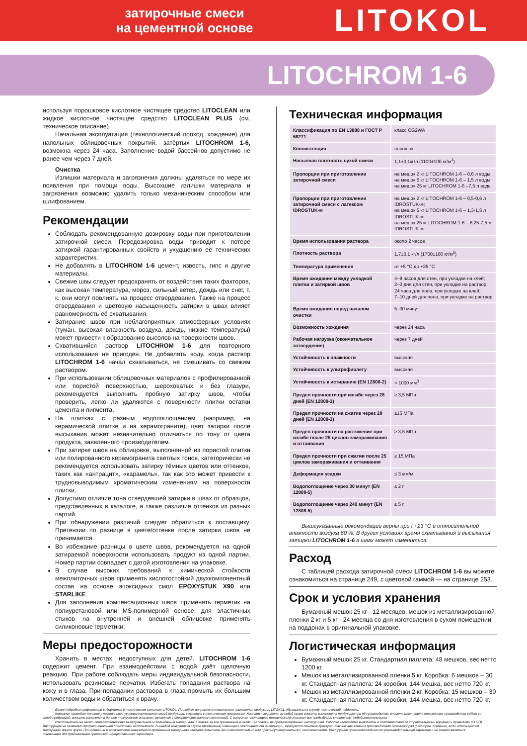затирочные смеси
на цементной основе
LITOKOL
LITOCHROM 1-6
используя порошковое кислотное чистящее средство LITOCLEAN или жидкое кислотное чистящее средство LITOCLEAN PLUS (см. техническое описание).
Начальная эксплуатация (технологический проход, хождение) для напольных облицовочных покрытий, затёртых LITOCHROM 1-6, возможна через 24 часа. Заполнение водой бассейнов допустимо не ранее чем через 7 дней.
Очистка
Излишки материала и загрязнения должны удаляться по мере их появления при помощи воды. Высохшие излишки материала и загрязнения возможно удалить только механическим способом или шлифованием.
Рекомендации
Соблюдать рекомендованную дозировку воды при приготовлении затирочной смеси. Передозировка воды приводит к потере затиркой гарантированных свойств и ухудшению её технических характеристик.
Не добавлять в LITOCHROM 1-6 цемент, известь, гипс и другие материалы.
Свежие швы следует предохранять от воздействия таких факторов, как высокая температура, мороз, сильный ветер, дождь или снег, т. к. они могут повлиять на процесс отвердевания. Также на процесс отвердевания и цветовую насыщенность затирки в швах влияет равномерность её схватывания.
Затирание швов при неблагоприятных атмосферных условиях (туман, высокая влажность воздуха, дождь, низкие температуры) может привести к образованию высолов на поверхности швов.
Схватившийся раствор LITOCHROM 1-6 для повторного использования не пригоден. Не добавлять воду, когда раствор LITOCHROM 1-6 начал схватываться, не смешивать со свежим раствором.
При использовании облицовочных материалов с профилированной или пористой поверхностью, шероховатых и без глазури, рекомендуется выполнить пробную затирку швов, чтобы проверить, легко ли удаляются с поверхности плитки остатки цемента и пигмента.
На плитках с разным водопоглощением (например, на керамической плитке и на керамограните), цвет затирки после высыхания может незначительно отличаться по тону от цвета продукта, заявленного производителем.
При затирке швов на облицовке, выполненной из пористой плитки или полированного керамогранита светлых тонов, категорически не рекомендуется использовать затирку тёмных цветов или оттенков, таких как «антрацит», «карамель», так как это может привести к трудновыводимым хроматическим изменениям на поверхности плитки.
Допустимо отличие тона отвердевшей затирки в швах от образцов, представленных в каталоге, а также различие оттенков из разных партий.
При обнаружении различий следует обратиться к поставщику. Претензии по разнице в цвете/оттенке после затирки швов не принимается.
Во избежание разницы в цвете швов, рекомендуется на одной затираемой поверхности использовать продукт из одной партии. Номер партии совпадает с датой изготовления на упаковке.
В случае высоких требований к химической стойкости межплиточных швов применять кислотостойкий двухкомпонентный состав на основе эпоксидных смол EPOXYSTUK X90 или STARLIKE.
Для заполнения компенсационных швов применять герметик на полиуретановой или MS-полимерной основе, для эластичных стыков на внутренней и внешней облицовке применять силиконовые герметики.
Меры предосторожности
Хранить в местах, недоступных для детей. LITOCHROM 1-6 содержит цемент. При взаимодействии с водой даёт щелочную реакцию. При работе соблюдать меры индивидуальной безопасности, использовать резиновые перчатки. Избегать попадания раствора на кожу и в глаза. При попадании раствора в глаза промыть их большим количеством воды и обратиться к врачу.
Техническая информация
| Классификация по EN 13888 и ГОСТ Р 58271 | класс CG2WA |
| Консистенция | порошок |
| Насыпная плотность сухой смеси | 1,1±0,1кг/л (1100±100 кг/м<sup>3</sup>) |
| Пропорции при приготовлении затирочной смеси | на мешок 2 кг LITOCHROM 1-6 – 0,6 л воды; на мешок 5 кг LITOCHROM 1-6 – 1,5 л воды; на мешок 25 кг LITOCHROM 1-6 –7,5 л воды |
| Пропорции при приготовлении затирочной смеси с латексом IDROSTUK-м | на мешок 2 кг LITOCHROM 1-6 – 0,5-0,6 л IDROSTUK-м; на мешок 5 кг LITOCHROM 1-6 – 1,3-1,5 л IDROSTUK-м на мешок 25 кг LITOCHROM 1-6 – 6,25-7,5 л IDROSTUK-м |
| Время использования раствора | около 2 часов |
| Плотность раствора | 1,7±0,1 кг/л (1700±100 кг/м<sup>3</sup>) |
| Температура применения | от +5 °С до +35 °С |
| Время ожидания между укладкой плитки и затиркой швов | 4–8 часов для стен, при укладке на клей; 2–3 дня для стен, при укладке на раствор; 24 часа для пола, при укладке на клей; 7–10 дней для пола, при укладке на раствор |
| Время ожидания перед началом очистки | 5–30 минут |
| Возможность хождения | через 24 часа |
| Рабочая нагрузка (окончательное затвердение) | через 7 дней |
| Устойчивость к влажности | высокая |
| Устойчивость к ультрафиолету | высокая |
| Устойчивость к истиранию (EN 12808-2) | < 1000 мм<sup>3</sup> |
| Предел прочности при изгибе через 28 дней (EN 12808-3) | ≥ 3,5 МПа |
| Предел прочности на сжатие через 28 дней (EN 12808-3) | ≥15 МПа |
| Предел прочности на растяжение при изгибе после 25 циклов замораживания и оттаивания | ≥ 3,5 МПа |
| Предел прочности при сжатии после 25 циклов замораживания и оттаивания | ≥ 15 МПа |
| Деформация усадки | ≤ 3 мм/м |
| Водопоглощение через 30 минут (EN 12808-5) | ≤ 2 г |
| Водопоглощение через 240 минут (EN 12808-5) | ≤ 5 г |
Вышеуказанные рекомендации верны при t +23 °С и относительной влажности воздуха 60 %. В других условиях время схватывания и высыхания затирки LITOCHROM 1-6 в швах может измениться.
Расход
С таблицей расхода затирочной смеси LITOCHROM 1-6 вы можете ознакомиться на странице 249, с цветовой гаммой — на странице 253.
Срок и условия хранения
Бумажный мешок 25 кг - 12 месяцев, мешок из металлизированной пленки 2 кг и 5 кг - 24 месяца со дня изготовления в сухом помещении на поддонах в оригинальной упаковке.
Логистическая информация
Бумажный мешок 25 кг. Стандартная паллета: 48 мешков, вес нетто 1200 кг.
Мешок из металлизированной пленки 5 кг. Коробка: 6 мешков – 30 кг. Стандартная паллета: 24 коробки, 144 мешка, вес нетто 720 кг.
Мешок из металлизированной пленки 2 кг. Коробка: 15 мешков – 30 кг. Стандартная паллета: 24 коробки, 144 мешка, вес нетто 720 кг.
Более подробная информация содержится в техническом каталоге LITOKOL. По любым вопросам относительно применения продукции LITOKOL обращаться в службу технической поддержки.
Компания проводит политику постоянного усовершенствования своей продукции, связанную с техническим прогрессом. Компания сохраняет за собой право вносить изменения в продукцию при её производстве, вносить изменения в технологию производства работ со своей продукцией, вносить изменения в данное техническое описание, связанные с совершенствованием технологий. С выпуском настоящего технического описания все предыдущие становятся недействительными.
Изготовитель не несёт ответственности за неправильное использование материала, а также за его применение в целях и условиях, не предусмотренных инструкцией. Работы необходимо выполнять в соответствии со строительными нормами и правилами (СНиП). Инструкция не заменяет профессиональной подготовки исполнителя. В каждом конкретном случае применения, имеющего отклонения от инструкции, требуется опытная проверка, так как вне влияния производителя остаётся ряд факторов, особенно, если используются материалы других фирм. При сомнении в возможности конкретного применения материала следует испытать его самостоятельно или проконсультироваться с изготовителем. Инструкция производителя носит рекомендательный характер и не может являться основанием для предъявления претензий имущественного характера.